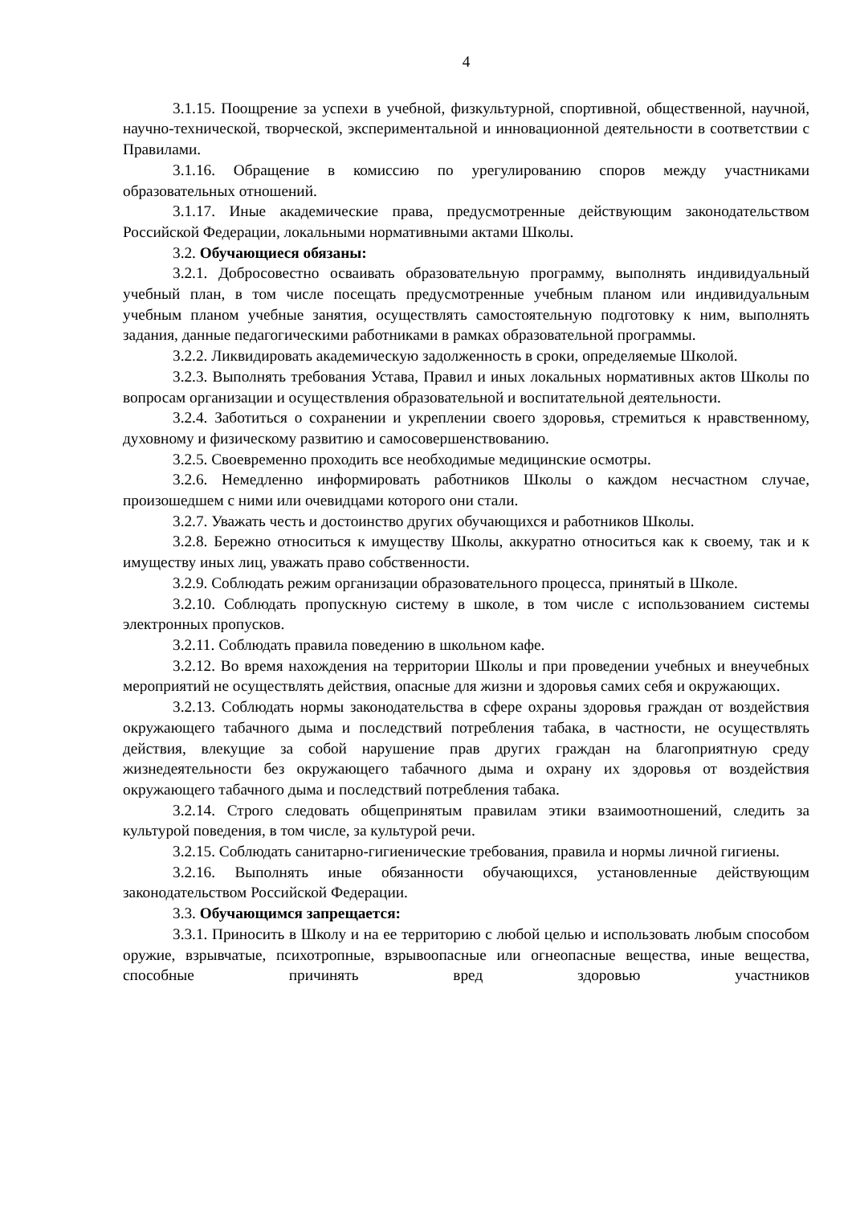4
3.1.15. Поощрение за успехи в учебной, физкультурной, спортивной, общественной, научной, научно-технической, творческой, экспериментальной и инновационной деятельности в соответствии с Правилами.
3.1.16. Обращение в комиссию по урегулированию споров между участниками образовательных отношений.
3.1.17. Иные академические права, предусмотренные действующим законодательством Российской Федерации, локальными нормативными актами Школы.
3.2. Обучающиеся обязаны:
3.2.1. Добросовестно осваивать образовательную программу, выполнять индивидуальный учебный план, в том числе посещать предусмотренные учебным планом или индивидуальным учебным планом учебные занятия, осуществлять самостоятельную подготовку к ним, выполнять задания, данные педагогическими работниками в рамках образовательной программы.
3.2.2. Ликвидировать академическую задолженность в сроки, определяемые Школой.
3.2.3. Выполнять требования Устава, Правил и иных локальных нормативных актов Школы по вопросам организации и осуществления образовательной и воспитательной деятельности.
3.2.4. Заботиться о сохранении и укреплении своего здоровья, стремиться к нравственному, духовному и физическому развитию и самосовершенствованию.
3.2.5. Своевременно проходить все необходимые медицинские осмотры.
3.2.6. Немедленно информировать работников Школы о каждом несчастном случае, произошедшем с ними или очевидцами которого они стали.
3.2.7. Уважать честь и достоинство других обучающихся и работников Школы.
3.2.8. Бережно относиться к имуществу Школы, аккуратно относиться как к своему, так и к имуществу иных лиц, уважать право собственности.
3.2.9. Соблюдать режим организации образовательного процесса, принятый в Школе.
3.2.10. Соблюдать пропускную систему в школе, в том числе с использованием системы электронных пропусков.
3.2.11. Соблюдать правила поведению в школьном кафе.
3.2.12. Во время нахождения на территории Школы и при проведении учебных и внеучебных мероприятий не осуществлять действия, опасные для жизни и здоровья самих себя и окружающих.
3.2.13. Соблюдать нормы законодательства в сфере охраны здоровья граждан от воздействия окружающего табачного дыма и последствий потребления табака, в частности, не осуществлять действия, влекущие за собой нарушение прав других граждан на благоприятную среду жизнедеятельности без окружающего табачного дыма и охрану их здоровья от воздействия окружающего табачного дыма и последствий потребления табака.
3.2.14. Строго следовать общепринятым правилам этики взаимоотношений, следить за культурой поведения, в том числе, за культурой речи.
3.2.15. Соблюдать санитарно-гигиенические требования, правила и нормы личной гигиены.
3.2.16. Выполнять иные обязанности обучающихся, установленные действующим законодательством Российской Федерации.
3.3. Обучающимся запрещается:
3.3.1. Приносить в Школу и на ее территорию с любой целью и использовать любым способом оружие, взрывчатые, психотропные, взрывоопасные или огнеопасные вещества, иные вещества, способные причинять вред здоровью участников